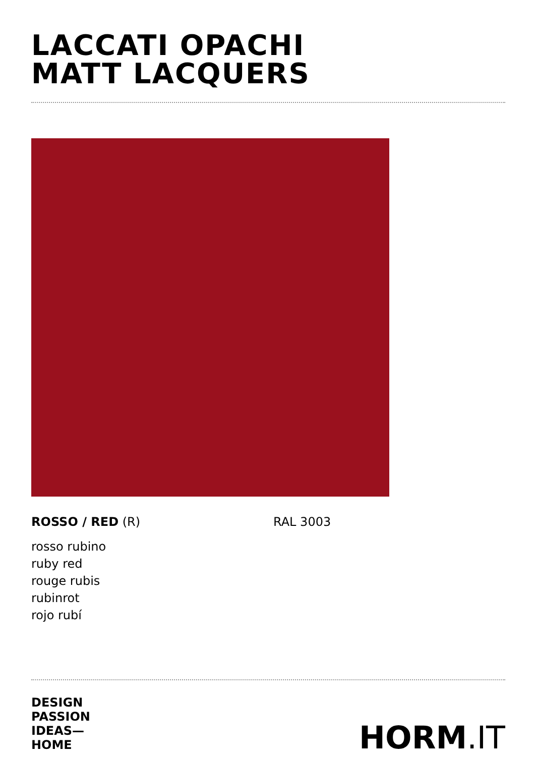LACCATI OPACHI
MATT LACQUERS
ROSSO / RED (R) RAL 3003
rosso rubino
ruby red
rouge rubis
rubinrot
rojo rubí
DESIGN
PASSION
IDEAS—
HOME
HORM.IT